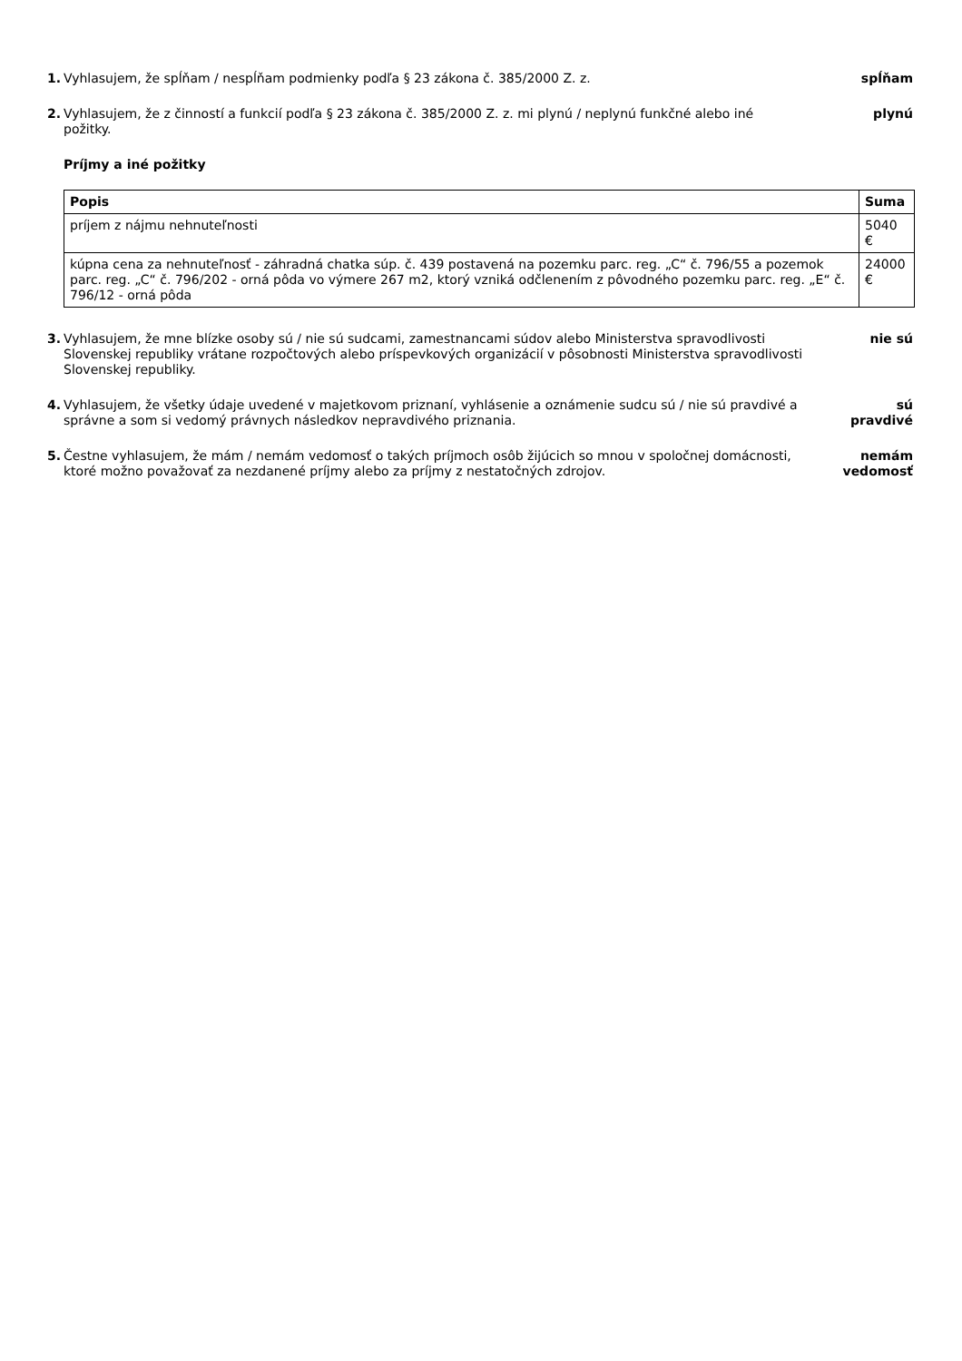1. Vyhlasujem, že spĺňam / nespĺňam podmienky podľa § 23 zákona č. 385/2000 Z. z.
spĺňam
2. Vyhlasujem, že z činností a funkcií podľa § 23 zákona č. 385/2000 Z. z. mi plynú / neplynú funkčné alebo iné požitky.
plynú
Príjmy a iné požitky
| Popis | Suma |
| --- | --- |
| príjem z nájmu nehnuteľnosti | 5040 € |
| kúpna cena za nehnuteľnosť - záhradná chatka súp. č. 439 postavená na pozemku parc. reg. „C“ č. 796/55 a pozemok parc. reg. „C“ č. 796/202 - orná pôda vo výmere 267 m2, ktorý vzniká odčlenením z pôvodného pozemku parc. reg. „E“ č. 796/12 - orná pôda | 24000 € |
3. Vyhlasujem, že mne blízke osoby sú / nie sú sudcami, zamestnancami súdov alebo Ministerstva spravodlivosti Slovenskej republiky vrátane rozpočtových alebo príspevkových organizácií v pôsobnosti Ministerstva spravodlivosti Slovenskej republiky.
nie sú
4. Vyhlasujem, že všetky údaje uvedené v majetkovom priznaní, vyhlásenie a oznámenie sudcu sú / nie sú pravdivé a správne a som si vedomý právnych následkov nepravdivého priznania.
sú
pravdivé
5. Čestne vyhlasujem, že mám / nemám vedomosť o takých príjmoch osôb žijúcich so mnou v spoločnej domácnosti, ktoré možno považovať za nezdanené príjmy alebo za príjmy z nestatočných zdrojov.
nemám
vedomosť